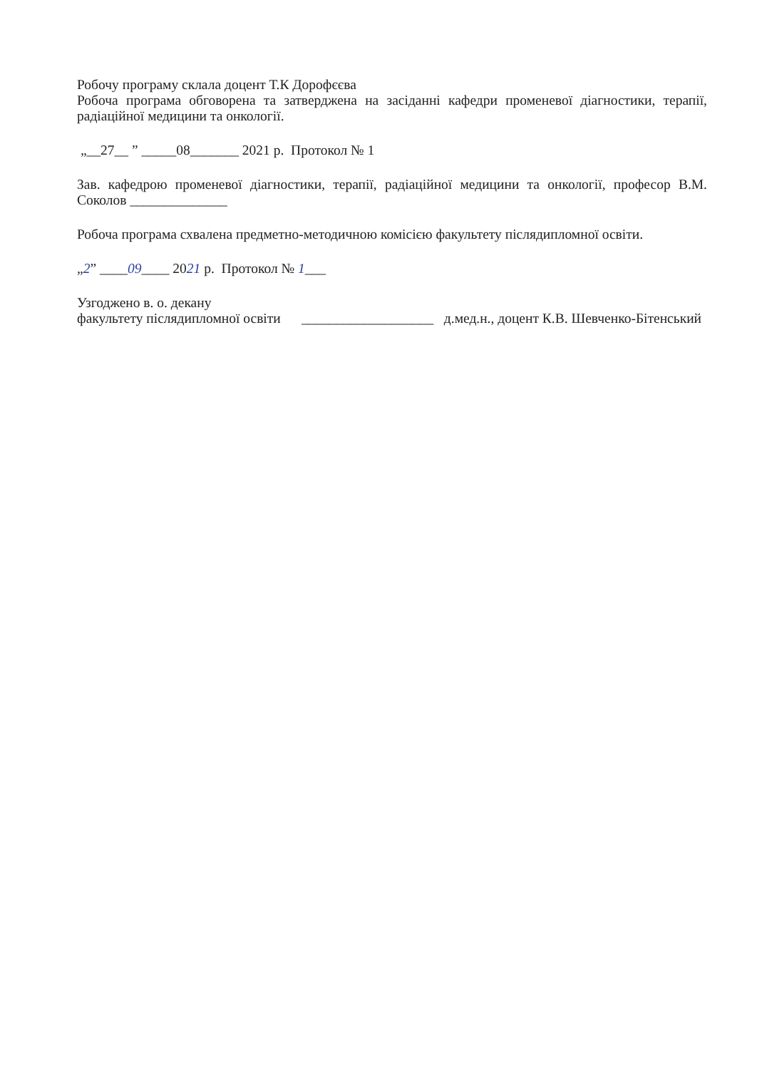Робочу програму склала доцент Т.К Дорофєєва
Робоча програма обговорена та затверджена на засіданні кафедри променевої діагностики, терапії, радіаційної медицини та онкології.
„__27__ ” _____08_______ 2021 р. Протокол № 1
Зав. кафедрою променевої діагностики, терапії, радіаційної медицини та онкології, професор В.М. Соколов ______________
Робоча програма схвалена предметно-методичною комісією факультету післядипломної освіти.
„2” ____09____ 2021 р. Протокол № 1___
Узгоджено в. о. декану
факультету післядипломної освіти ___________________ д.мед.н., доцент К.В. Шевченко-Бітенський